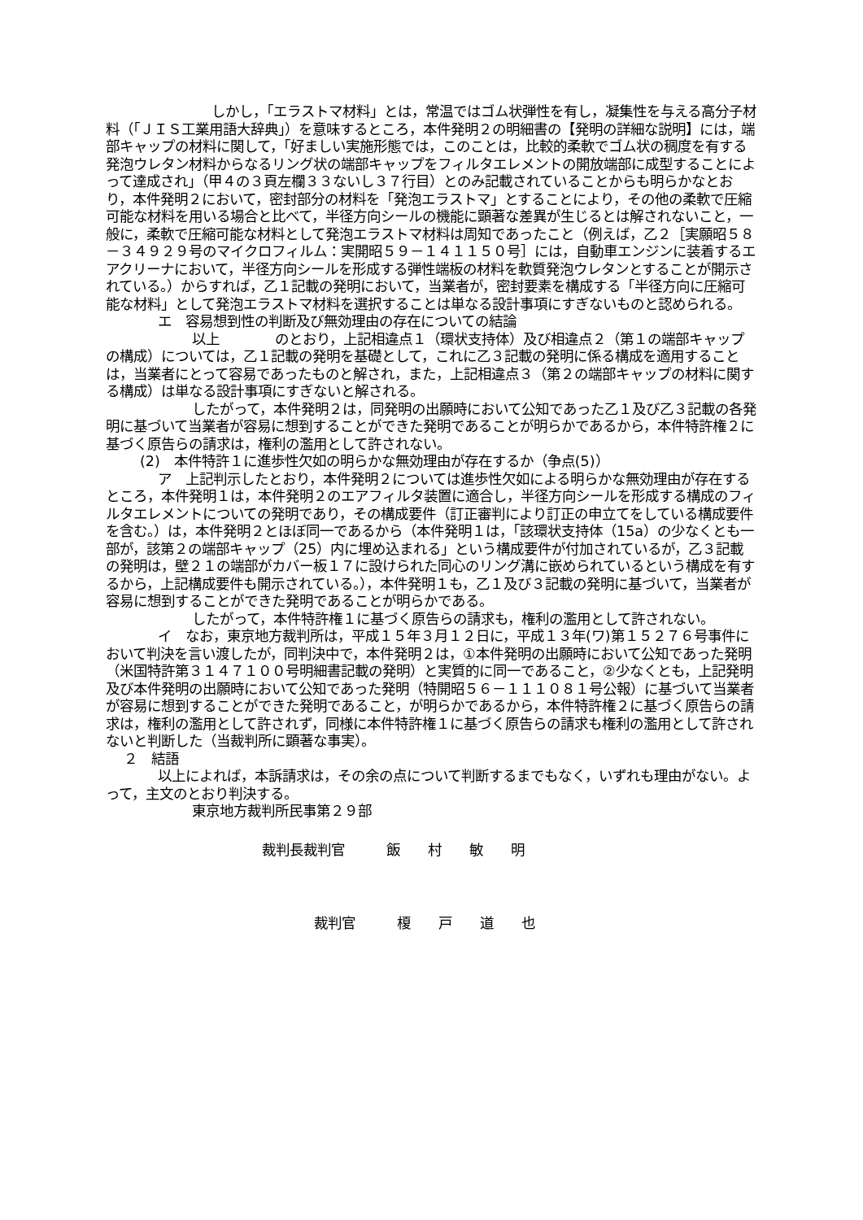しかし，「エラストマ材料」とは，常温ではゴム状弾性を有し，凝集性を与える高分子材料（「ＪＩＳ工業用語大辞典」）を意味するところ，本件発明２の明細書の【発明の詳細な説明】には，端部キャップの材料に関して，「好ましい実施形態では，このことは，比較的柔軟でゴム状の稠度を有する発泡ウレタン材料からなるリング状の端部キャップをフィルタエレメントの開放端部に成型することによって達成され」（甲４の３頁左欄３３ないし３７行目）とのみ記載されていることからも明らかなとおり，本件発明２において，密封部分の材料を「発泡エラストマ」とすることにより，その他の柔軟で圧縮可能な材料を用いる場合と比べて，半径方向シールの機能に顕著な差異が生じるとは解されないこと，一般に，柔軟で圧縮可能な材料として発泡エラストマ材料は周知であったこと（例えば，乙２［実願昭５８－３４９２９号のマイクロフィルム：実開昭５９－１４１１５０号］には，自動車エンジンに装着するエアクリーナにおいて，半径方向シールを形成する弾性端板の材料を軟質発泡ウレタンとすることが開示されている。）からすれば，乙１記載の発明において，当業者が，密封要素を構成する「半径方向に圧縮可能な材料」として発泡エラストマ材料を選択することは単なる設計事項にすぎないものと認められる。
エ　容易想到性の判断及び無効理由の存在についての結論
以上　　　　のとおり，上記相違点１（環状支持体）及び相違点２（第１の端部キャップの構成）については，乙１記載の発明を基礎として，これに乙３記載の発明に係る構成を適用することは，当業者にとって容易であったものと解され，また，上記相違点３（第２の端部キャップの材料に関する構成）は単なる設計事項にすぎないと解される。
したがって，本件発明２は，同発明の出願時において公知であった乙１及び乙３記載の各発明に基づいて当業者が容易に想到することができた発明であることが明らかであるから，本件特許権２に基づく原告らの請求は，権利の濫用として許されない。
(2)　本件特許１に進歩性欠如の明らかな無効理由が存在するか（争点(5)）
ア　上記判示したとおり，本件発明２については進歩性欠如による明らかな無効理由が存在するところ，本件発明１は，本件発明２のエアフィルタ装置に適合し，半径方向シールを形成する構成のフィルタエレメントについての発明であり，その構成要件（訂正審判により訂正の申立てをしている構成要件を含む。）は，本件発明２とほぼ同一であるから（本件発明１は，「該環状支持体（15a）の少なくとも一部が，該第２の端部キャップ（25）内に埋め込まれる」という構成要件が付加されているが，乙３記載の発明は，壁２１の端部がカバー板１７に設けられた同心のリング溝に嵌められているという構成を有するから，上記構成要件も開示されている。），本件発明１も，乙１及び３記載の発明に基づいて，当業者が容易に想到することができた発明であることが明らかである。
したがって，本件特許権１に基づく原告らの請求も，権利の濫用として許されない。
イ　なお，東京地方裁判所は，平成１５年３月１２日に，平成１３年(ワ)第１５２７６号事件において判決を言い渡したが，同判決中で，本件発明２は，①本件発明の出願時において公知であった発明（米国特許第３１４７１００号明細書記載の発明）と実質的に同一であること，②少なくとも，上記発明及び本件発明の出願時において公知であった発明（特開昭５６－１１１０８１号公報）に基づいて当業者が容易に想到することができた発明であること，が明らかであるから，本件特許権２に基づく原告らの請求は，権利の濫用として許されず，同様に本件特許権１に基づく原告らの請求も権利の濫用として許されないと判断した（当裁判所に顕著な事実）。
２　結語
以上によれば，本訴請求は，その余の点について判断するまでもなく，いずれも理由がない。よって，主文のとおり判決する。
東京地方裁判所民事第２９部
裁判長裁判官　　　飯　　村　　敏　　明
裁判官　　　榎　　戸　　道　　也